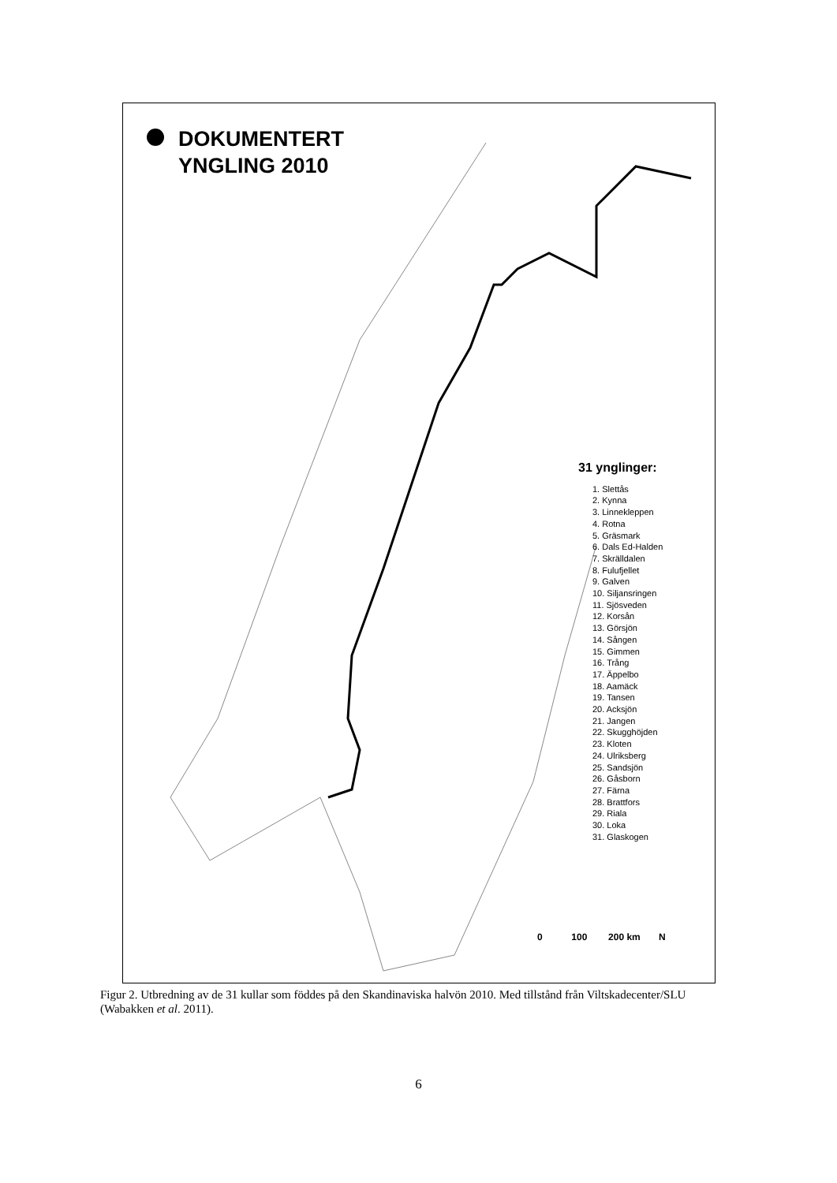DOKUMENTERT
YNGLING 2010
31 ynglinger:
1. Slettås
2. Kynna
3. Linnekleppen
4. Rotna
5. Gräsmark
6. Dals Ed-Halden
7. Skrälldalen
8. Fulufjellet
9. Galven
10. Siljansringen
11. Sjösveden
12. Korsån
13. Görsjön
14. Sången
15. Gimmen
16. Trång
17. Äppelbo
18. Aamäck
19. Tansen
20. Acksjön
21. Jangen
22. Skugghöjden
23. Kloten
24. Ulriksberg
25. Sandsjön
26. Gåsborn
27. Färna
28. Brattfors
29. Riala
30. Loka
31. Glaskogen
0 100 200 km N
Figur 2. Utbredning av de 31 kullar som föddes på den Skandinaviska halvön 2010. Med tillstånd från Viltskadecenter/SLU (Wabakken et al. 2011).
6